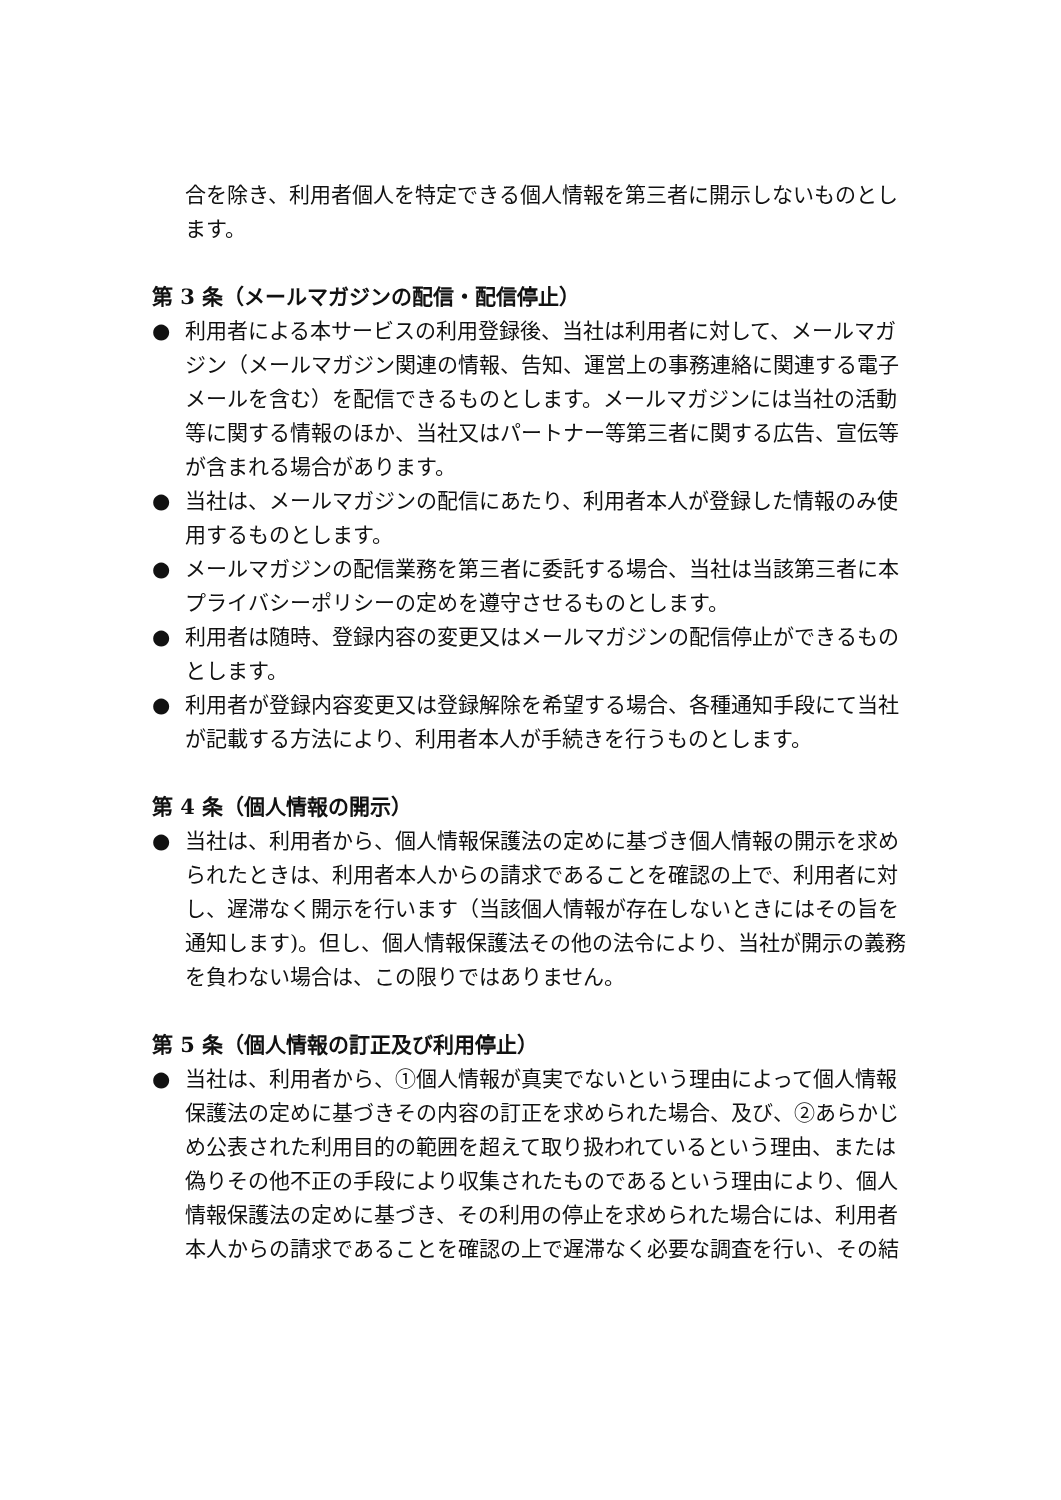合を除き、利用者個人を特定できる個人情報を第三者に開示しないものとします。
第 3 条（メールマガジンの配信・配信停止）
● 利用者による本サービスの利用登録後、当社は利用者に対して、メールマガジン（メールマガジン関連の情報、告知、運営上の事務連絡に関連する電子メールを含む）を配信できるものとします。メールマガジンには当社の活動等に関する情報のほか、当社又はパートナー等第三者に関する広告、宣伝等が含まれる場合があります。
● 当社は、メールマガジンの配信にあたり、利用者本人が登録した情報のみ使用するものとします。
● メールマガジンの配信業務を第三者に委託する場合、当社は当該第三者に本プライバシーポリシーの定めを遵守させるものとします。
● 利用者は随時、登録内容の変更又はメールマガジンの配信停止ができるものとします。
● 利用者が登録内容変更又は登録解除を希望する場合、各種通知手段にて当社が記載する方法により、利用者本人が手続きを行うものとします。
第 4 条（個人情報の開示）
● 当社は、利用者から、個人情報保護法の定めに基づき個人情報の開示を求められたときは、利用者本人からの請求であることを確認の上で、利用者に対し、遅滞なく開示を行います（当該個人情報が存在しないときにはその旨を通知します)。但し、個人情報保護法その他の法令により、当社が開示の義務を負わない場合は、この限りではありません。
第 5 条（個人情報の訂正及び利用停止）
● 当社は、利用者から、①個人情報が真実でないという理由によって個人情報保護法の定めに基づきその内容の訂正を求められた場合、及び、②あらかじめ公表された利用目的の範囲を超えて取り扱われているという理由、または偽りその他不正の手段により収集されたものであるという理由により、個人情報保護法の定めに基づき、その利用の停止を求められた場合には、利用者本人からの請求であることを確認の上で遅滞なく必要な調査を行い、その結